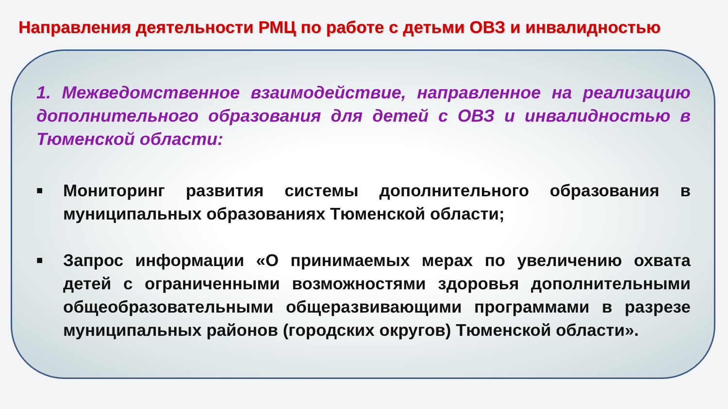Направления деятельности РМЦ по работе с детьми ОВЗ и инвалидностью
1. Межведомственное взаимодействие, направленное на реализацию дополнительного образования для детей с ОВЗ и инвалидностью в Тюменской области:
■ Мониторинг развития системы дополнительного образования в муниципальных образованиях Тюменской области;
■ Запрос информации «О принимаемых мерах по увеличению охвата детей с ограниченными возможностями здоровья дополнительными общеобразовательными общеразвивающими программами в разрезе муниципальных районов (городских округов) Тюменской области».